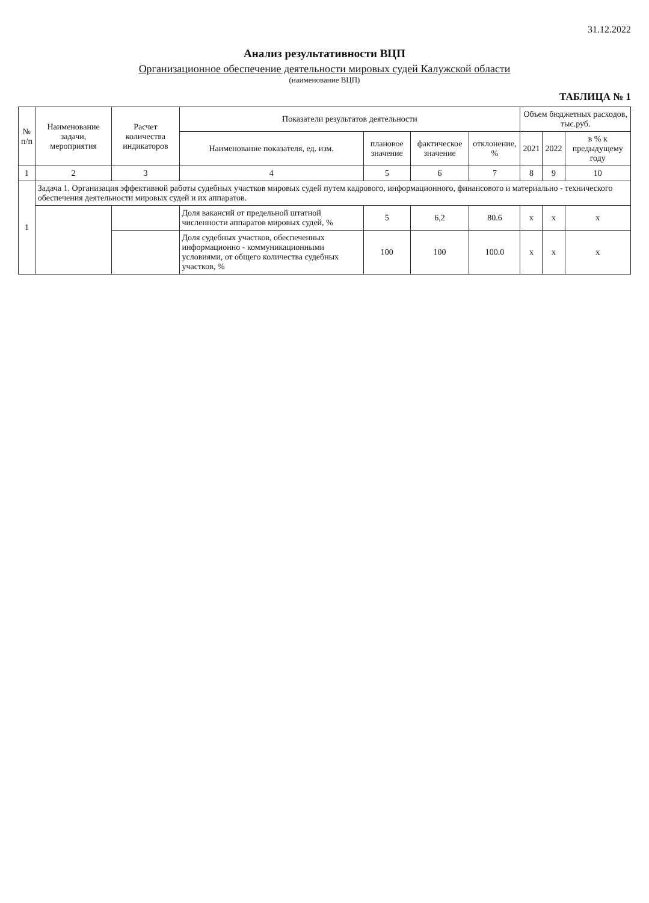31.12.2022
Анализ результативности ВЦП
Организационное обеспечение деятельности мировых судей Калужской области
(наименование ВЦП)
ТАБЛИЦА № 1
| № п/п | Наименование задачи, мероприятия | Расчет количества индикаторов | Показатели результатов деятельности | | | | Объем бюджетных расходов, тыс.руб. | | |
| --- | --- | --- | --- | --- | --- | --- | --- | --- | --- |
| | | | Наименование показателя, ед. изм. | плановое значение | фактическое значение | отклонение, % | 2021 | 2022 | в % к предыдущему году |
| 1 | 2 | 3 | 4 | 5 | 6 | 7 | 8 | 9 | 10 |
| 1 | Задача 1. Организация эффективной работы судебных участков мировых судей путем кадрового, информационного, финансового и материально - технического обеспечения деятельности мировых судей и их аппаратов. | | | | | | | | |
| | | | Доля вакансий от предельной штатной численности аппаратов мировых судей, % | 5 | 6,2 | 80.6 | x | x | x |
| | | | Доля судебных участков, обеспеченных информационно - коммуникационными условиями, от общего количества судебных участков, % | 100 | 100 | 100.0 | x | x | x |